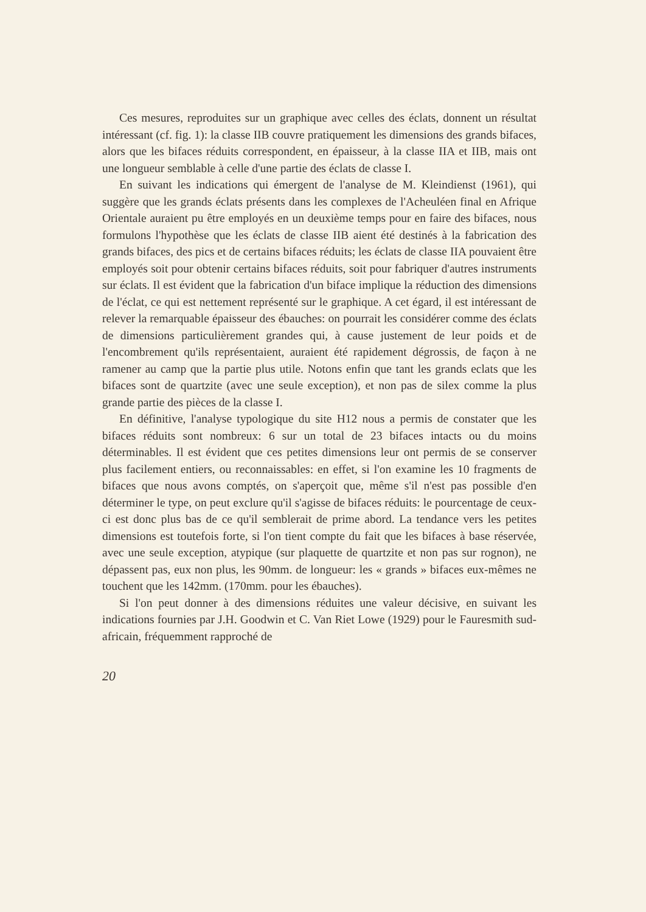Ces mesures, reproduites sur un graphique avec celles des éclats, donnent un résultat intéressant (cf. fig. 1): la classe IIB couvre pratiquement les dimensions des grands bifaces, alors que les bifaces réduits correspondent, en épaisseur, à la classe IIA et IIB, mais ont une longueur semblable à celle d'une partie des éclats de classe I.
En suivant les indications qui émergent de l'analyse de M. Kleindienst (1961), qui suggère que les grands éclats présents dans les complexes de l'Acheuléen final en Afrique Orientale auraient pu être employés en un deuxième temps pour en faire des bifaces, nous formulons l'hypothèse que les éclats de classe IIB aient été destinés à la fabrication des grands bifaces, des pics et de certains bifaces réduits; les éclats de classe IIA pouvaient être employés soit pour obtenir certains bifaces réduits, soit pour fabriquer d'autres instruments sur éclats. Il est évident que la fabrication d'un biface implique la réduction des dimensions de l'éclat, ce qui est nettement représenté sur le graphique. A cet égard, il est intéressant de relever la remarquable épaisseur des ébauches: on pourrait les considérer comme des éclats de dimensions particulièrement grandes qui, à cause justement de leur poids et de l'encombrement qu'ils représentaient, auraient été rapidement dégrossis, de façon à ne ramener au camp que la partie plus utile. Notons enfin que tant les grands eclats que les bifaces sont de quartzite (avec une seule exception), et non pas de silex comme la plus grande partie des pièces de la classe I.
En définitive, l'analyse typologique du site H12 nous a permis de constater que les bifaces réduits sont nombreux: 6 sur un total de 23 bifaces intacts ou du moins déterminables. Il est évident que ces petites dimensions leur ont permis de se conserver plus facilement entiers, ou reconnaissables: en effet, si l'on examine les 10 fragments de bifaces que nous avons comptés, on s'aperçoit que, même s'il n'est pas possible d'en déterminer le type, on peut exclure qu'il s'agisse de bifaces réduits: le pourcentage de ceux-ci est donc plus bas de ce qu'il semblerait de prime abord. La tendance vers les petites dimensions est toutefois forte, si l'on tient compte du fait que les bifaces à base réservée, avec une seule exception, atypique (sur plaquette de quartzite et non pas sur rognon), ne dépassent pas, eux non plus, les 90mm. de longueur: les « grands » bifaces eux-mêmes ne touchent que les 142mm. (170mm. pour les ébauches).
Si l'on peut donner à des dimensions réduites une valeur décisive, en suivant les indications fournies par J.H. Goodwin et C. Van Riet Lowe (1929) pour le Fauresmith sud-africain, fréquemment rapproché de
20